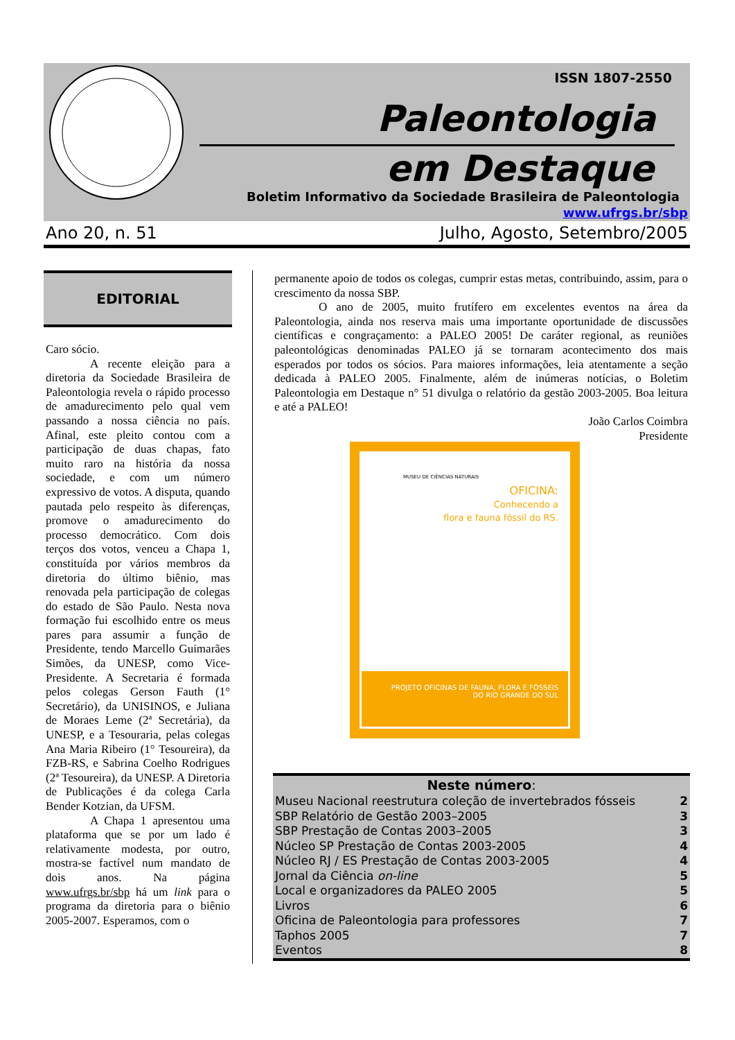ISSN 1807-2550
Paleontologia
em Destaque
Boletim Informativo da Sociedade Brasileira de Paleontologia
www.ufrgs.br/sbp
Ano 20, n. 51 Julho, Agosto, Setembro/2005
EDITORIAL
Caro sócio.
A recente eleição para a diretoria da Sociedade Brasileira de Paleontologia revela o rápido processo de amadurecimento pelo qual vem passando a nossa ciência no país. Afinal, este pleito contou com a participação de duas chapas, fato muito raro na história da nossa sociedade, e com um número expressivo de votos. A disputa, quando pautada pelo respeito às diferenças, promove o amadurecimento do processo democrático. Com dois terços dos votos, venceu a Chapa 1, constituída por vários membros da diretoria do último biênio, mas renovada pela participação de colegas do estado de São Paulo. Nesta nova formação fui escolhido entre os meus pares para assumir a função de Presidente, tendo Marcello Guimarães Simões, da UNESP, como Vice-Presidente. A Secretaria é formada pelos colegas Gerson Fauth (1° Secretário), da UNISINOS, e Juliana de Moraes Leme (2ª Secretária), da UNESP, e a Tesouraria, pelas colegas Ana Maria Ribeiro (1° Tesoureira), da FZB-RS, e Sabrina Coelho Rodrigues (2ª Tesoureira), da UNESP. A Diretoria de Publicações é da colega Carla Bender Kotzian, da UFSM.
A Chapa 1 apresentou uma plataforma que se por um lado é relativamente modesta, por outro, mostra-se factível num mandato de dois anos. Na página www.ufrgs.br/sbp há um link para o programa da diretoria para o biênio 2005-2007. Esperamos, com o
permanente apoio de todos os colegas, cumprir estas metas, contribuindo, assim, para o crescimento da nossa SBP.
O ano de 2005, muito frutífero em excelentes eventos na área da Paleontologia, ainda nos reserva mais uma importante oportunidade de discussões científicas e congraçamento: a PALEO 2005! De caráter regional, as reuniões paleontológicas denominadas PALEO já se tornaram acontecimento dos mais esperados por todos os sócios. Para maiores informações, leia atentamente a seção dedicada à PALEO 2005. Finalmente, além de inúmeras notícias, o Boletim Paleontologia em Destaque n° 51 divulga o relatório da gestão 2003-2005. Boa leitura e até a PALEO!
João Carlos Coimbra
Presidente
MUSEU DE CIÊNCIAS NATURAIS
OFICINA:
Conhecendo a
flora e fauna fóssil do RS.
PROJETO OFICINAS DE FAUNA, FLORA E FÓSSEIS
DO RIO GRANDE DO SUL
| Neste número : | |
| --- | --- |
| Museu Nacional reestrutura coleção de invertebrados fósseis | 2 |
| SBP Relatório de Gestão 2003–2005 | 3 |
| SBP Prestação de Contas 2003–2005 | 3 |
| Núcleo SP Prestação de Contas 2003-2005 | 4 |
| Núcleo RJ / ES Prestação de Contas 2003-2005 | 4 |
| Jornal da Ciência on-line | 5 |
| Local e organizadores da PALEO 2005 | 5 |
| Livros | 6 |
| Oficina de Paleontologia para professores | 7 |
| Taphos 2005 | 7 |
| Eventos | 8 |